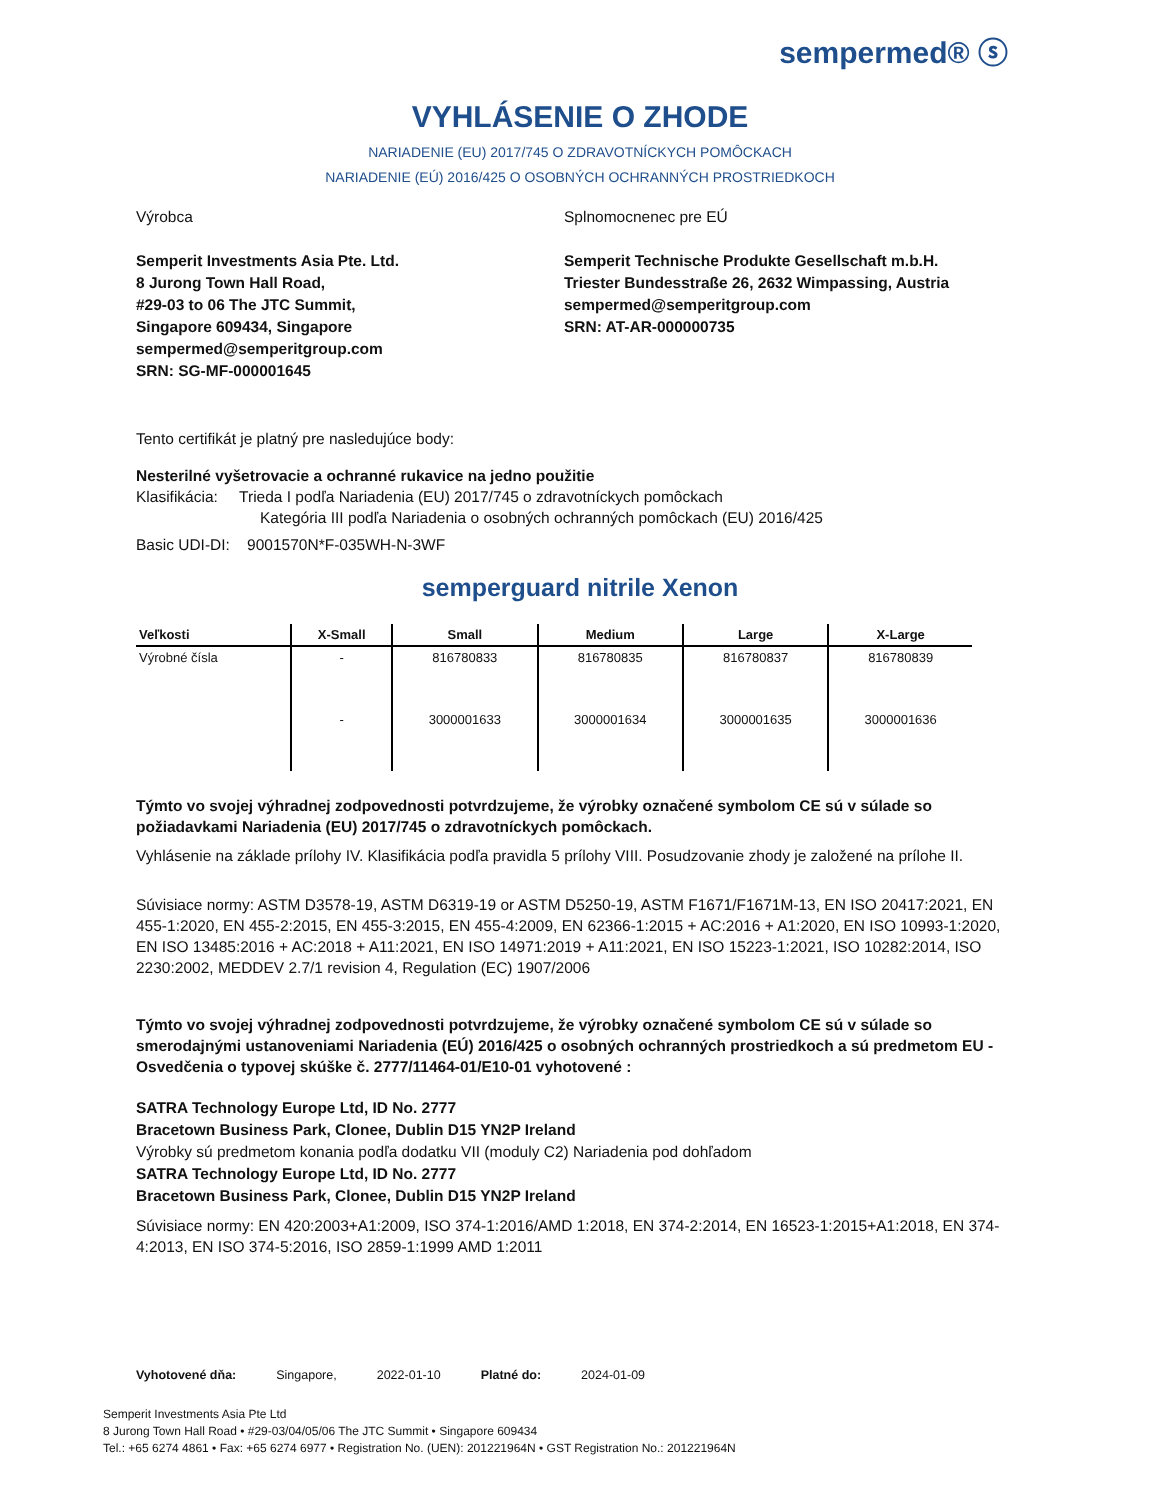sempermed® ⓢ
VYHLÁSENIE O ZHODE
NARIADENIE (EU) 2017/745 O ZDRAVOTNÍCKYCH POMÔCKACH
NARIADENIE (EÚ) 2016/425 O OSOBNÝCH OCHRANNÝCH PROSTRIEDKOCH
Výrobca
Semperit Investments Asia Pte. Ltd.
8 Jurong Town Hall Road,
#29-03 to 06 The JTC Summit,
Singapore 609434, Singapore
sempermed@semperitgroup.com
SRN: SG-MF-000001645
Splnomocnenec pre EÚ
Semperit Technische Produkte Gesellschaft m.b.H.
Triester Bundesstraße 26, 2632 Wimpassing, Austria
sempermed@semperitgroup.com
SRN: AT-AR-000000735
Tento certifikát je platný pre nasledujúce body:
Nesterilné vyšetrovacie a ochranné rukavice na jedno použitie
Klasifikácia: Trieda I podľa Nariadenia (EU) 2017/745 o zdravotníckych pomôckach
Kategória III podľa Nariadenia o osobných ochranných pomôckach (EU) 2016/425
Basic UDI-DI: 9001570N*F-035WH-N-3WF
semperguard nitrile Xenon
| Veľkosti | X-Small | Small | Medium | Large | X-Large |
| --- | --- | --- | --- | --- | --- |
| Výrobné čísla | - | 816780833 | 816780835 | 816780837 | 816780839 |
| | - | 3000001633 | 3000001634 | 3000001635 | 3000001636 |
Týmto vo svojej výhradnej zodpovednosti potvrdzujeme, že výrobky označené symbolom CE sú v súlade so požiadavkami Nariadenia (EU) 2017/745 o zdravotníckych pomôckach.
Vyhlásenie na základe prílohy IV. Klasifikácia podľa pravidla 5 prílohy VIII. Posudzovanie zhody je založené na prílohe II.
Súvisiace normy: ASTM D3578-19, ASTM D6319-19 or ASTM D5250-19, ASTM F1671/F1671M-13, EN ISO 20417:2021, EN 455-1:2020, EN 455-2:2015, EN 455-3:2015, EN 455-4:2009, EN 62366-1:2015 + AC:2016 + A1:2020, EN ISO 10993-1:2020, EN ISO 13485:2016 + AC:2018 + A11:2021, EN ISO 14971:2019 + A11:2021, EN ISO 15223-1:2021, ISO 10282:2014, ISO 2230:2002, MEDDEV 2.7/1 revision 4, Regulation (EC) 1907/2006
Týmto vo svojej výhradnej zodpovednosti potvrdzujeme, že výrobky označené symbolom CE sú v súlade so smerodajnými ustanoveniami Nariadenia (EÚ) 2016/425 o osobných ochranných prostriedkoch a sú predmetom EU - Osvedčenia o typovej skúške č. 2777/11464-01/E10-01 vyhotovené :
SATRA Technology Europe Ltd, ID No. 2777
Bracetown Business Park, Clonee, Dublin D15 YN2P Ireland
Výrobky sú predmetom konania podľa dodatku VII (moduly C2) Nariadenia pod dohľadom
SATRA Technology Europe Ltd, ID No. 2777
Bracetown Business Park, Clonee, Dublin D15 YN2P Ireland
Súvisiace normy: EN 420:2003+A1:2009, ISO 374-1:2016/AMD 1:2018, EN 374-2:2014, EN 16523-1:2015+A1:2018, EN 374-4:2013, EN ISO 374-5:2016, ISO 2859-1:1999 AMD 1:2011
Vyhotovené dňa: Singapore, 2022-01-10 Platné do: 2024-01-09
Semperit Investments Asia Pte Ltd
8 Jurong Town Hall Road • #29-03/04/05/06 The JTC Summit • Singapore 609434
Tel.: +65 6274 4861 • Fax: +65 6274 6977 • Registration No. (UEN): 201221964N • GST Registration No.: 201221964N